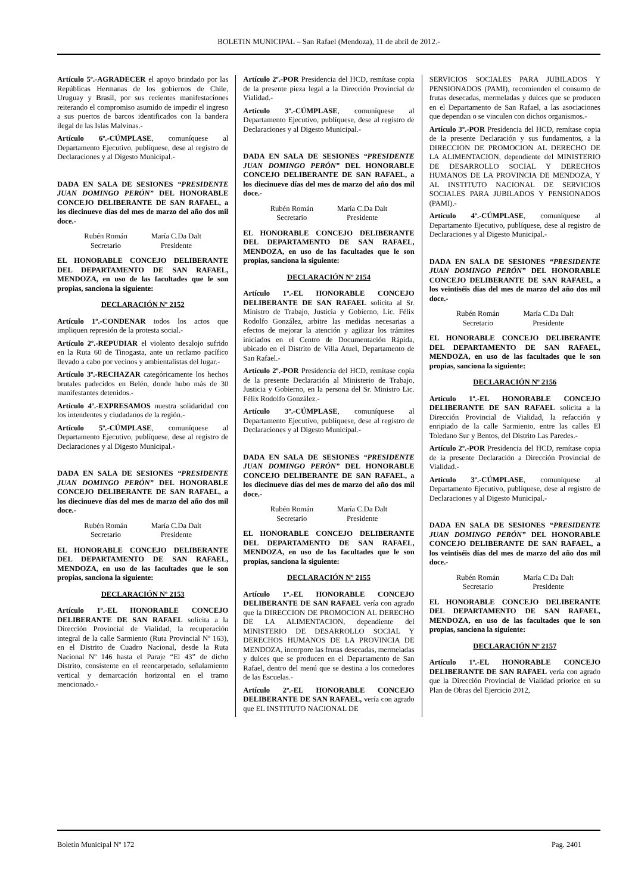BOLETIN MUNICIPAL – San Rafael (Mendoza), 11 de abril de 2012.-
Artículo 5º.-AGRADECER el apoyo brindado por las Repúblicas Hermanas de los gobiernos de Chile, Uruguay y Brasil, por sus recientes manifestaciones reiterando el compromiso asumido de impedir el ingreso a sus puertos de barcos identificados con la bandera ilegal de las Islas Malvinas.-
Artículo 6º.-CÚMPLASE, comuníquese al Departamento Ejecutivo, publíquese, dese al registro de Declaraciones y al Digesto Municipal.-
DADA EN SALA DE SESIONES “PRESIDENTE JUAN DOMINGO PERÓN” DEL HONORABLE CONCEJO DELIBERANTE DE SAN RAFAEL, a los diecinueve días del mes de marzo del año dos mil doce.-
Rubén Román
Secretario
María C.Da Dalt
Presidente
EL HONORABLE CONCEJO DELIBERANTE DEL DEPARTAMENTO DE SAN RAFAEL, MENDOZA, en uso de las facultades que le son propias, sanciona la siguiente:
DECLARACIÓN Nº 2152
Artículo 1º.-CONDENAR todos los actos que impliquen represión de la protesta social.-
Artículo 2º.-REPUDIAR el violento desalojo sufrido en la Ruta 60 de Tinogasta, ante un reclamo pacífico llevado a cabo por vecinos y ambientalistas del lugar.-
Artículo 3º.-RECHAZAR categóricamente los hechos brutales padecidos en Belén, donde hubo más de 30 manifestantes detenidos.-
Artículo 4º.-EXPRESAMOS nuestra solidaridad con los intendentes y ciudadanos de la región.-
Artículo 5º.-CÚMPLASE, comuníquese al Departamento Ejecutivo, publíquese, dese al registro de Declaraciones y al Digesto Municipal.-
DADA EN SALA DE SESIONES “PRESIDENTE JUAN DOMINGO PERÓN” DEL HONORABLE CONCEJO DELIBERANTE DE SAN RAFAEL, a los diecinueve días del mes de marzo del año dos mil doce.-
Rubén Román
Secretario
María C.Da Dalt
Presidente
EL HONORABLE CONCEJO DELIBERANTE DEL DEPARTAMENTO DE SAN RAFAEL, MENDOZA, en uso de las facultades que le son propias, sanciona la siguiente:
DECLARACIÓN Nº 2153
Artículo 1º.-EL HONORABLE CONCEJO DELIBERANTE DE SAN RAFAEL solicita a la Dirección Provincial de Vialidad, la recuperación integral de la calle Sarmiento (Ruta Provincial Nº 163), en el Distrito de Cuadro Nacional, desde la Ruta Nacional Nº 146 hasta el Paraje “El 43” de dicho Distrito, consistente en el reencarpetado, señalamiento vertical y demarcación horizontal en el tramo mencionado.-
Artículo 2º.-POR Presidencia del HCD, remítase copia de la presente pieza legal a la Dirección Provincial de Vialidad.-
Artículo 3º.-CÚMPLASE, comuníquese al Departamento Ejecutivo, publíquese, dese al registro de Declaraciones y al Digesto Municipal.-
DADA EN SALA DE SESIONES “PRESIDENTE JUAN DOMINGO PERÓN” DEL HONORABLE CONCEJO DELIBERANTE DE SAN RAFAEL, a los diecinueve días del mes de marzo del año dos mil doce.-
Rubén Román
Secretario
María C.Da Dalt
Presidente
EL HONORABLE CONCEJO DELIBERANTE DEL DEPARTAMENTO DE SAN RAFAEL, MENDOZA, en uso de las facultades que le son propias, sanciona la siguiente:
DECLARACIÓN Nº 2154
Artículo 1º.-EL HONORABLE CONCEJO DELIBERANTE DE SAN RAFAEL solicita al Sr. Ministro de Trabajo, Justicia y Gobierno, Lic. Félix Rodolfo González, arbitre las medidas necesarias a efectos de mejorar la atención y agilizar los trámites iniciados en el Centro de Documentación Rápida, ubicado en el Distrito de Villa Atuel, Departamento de San Rafael.-
Artículo 2º.-POR Presidencia del HCD, remítase copia de la presente Declaración al Ministerio de Trabajo, Justicia y Gobierno, en la persona del Sr. Ministro Lic. Félix Rodolfo González.-
Artículo 3º.-CÚMPLASE, comuníquese al Departamento Ejecutivo, publíquese, dese al registro de Declaraciones y al Digesto Municipal.-
DADA EN SALA DE SESIONES “PRESIDENTE JUAN DOMINGO PERÓN” DEL HONORABLE CONCEJO DELIBERANTE DE SAN RAFAEL, a los diecinueve días del mes de marzo del año dos mil doce.-
Rubén Román
Secretario
María C.Da Dalt
Presidente
EL HONORABLE CONCEJO DELIBERANTE DEL DEPARTAMENTO DE SAN RAFAEL, MENDOZA, en uso de las facultades que le son propias, sanciona la siguiente:
DECLARACIÓN Nº 2155
Artículo 1º.-EL HONORABLE CONCEJO DELIBERANTE DE SAN RAFAEL vería con agrado que la DIRECCION DE PROMOCION AL DERECHO DE LA ALIMENTACION, dependiente del MINISTERIO DE DESARROLLO SOCIAL Y DERECHOS HUMANOS DE LA PROVINCIA DE MENDOZA, incorpore las frutas desecadas, mermeladas y dulces que se producen en el Departamento de San Rafael, dentro del menú que se destina a los comedores de las Escuelas.-
Artículo 2º.-EL HONORABLE CONCEJO DELIBERANTE DE SAN RAFAEL, vería con agrado que EL INSTITUTO NACIONAL DE
SERVICIOS SOCIALES PARA JUBILADOS Y PENSIONADOS (PAMI), recomienden el consumo de frutas desecadas, mermeladas y dulces que se producen en el Departamento de San Rafael, a las asociaciones que dependan o se vinculen con dichos organismos.-
Artículo 3º.-POR Presidencia del HCD, remítase copia de la presente Declaración y sus fundamentos, a la DIRECCION DE PROMOCION AL DERECHO DE LA ALIMENTACION, dependiente del MINISTERIO DE DESARROLLO SOCIAL Y DERECHOS HUMANOS DE LA PROVINCIA DE MENDOZA, Y AL INSTITUTO NACIONAL DE SERVICIOS SOCIALES PARA JUBILADOS Y PENSIONADOS (PAMI).-
Artículo 4º.-CÚMPLASE, comuníquese al Departamento Ejecutivo, publíquese, dese al registro de Declaraciones y al Digesto Municipal.-
DADA EN SALA DE SESIONES “PRESIDENTE JUAN DOMINGO PERÓN” DEL HONORABLE CONCEJO DELIBERANTE DE SAN RAFAEL, a los veintiséis días del mes de marzo del año dos mil doce.-
Rubén Román
Secretario
María C.Da Dalt
Presidente
EL HONORABLE CONCEJO DELIBERANTE DEL DEPARTAMENTO DE SAN RAFAEL, MENDOZA, en uso de las facultades que le son propias, sanciona la siguiente:
DECLARACIÓN Nº 2156
Artículo 1º.-EL HONORABLE CONCEJO DELIBERANTE DE SAN RAFAEL solicita a la Dirección Provincial de Vialidad, la refacción y enripiado de la calle Sarmiento, entre las calles El Toledano Sur y Bentos, del Distrito Las Paredes.-
Artículo 2º.-POR Presidencia del HCD, remítase copia de la presente Declaración a Dirección Provincial de Vialidad.-
Artículo 3º.-CÚMPLASE, comuníquese al Departamento Ejecutivo, publíquese, dese al registro de Declaraciones y al Digesto Municipal.-
DADA EN SALA DE SESIONES “PRESIDENTE JUAN DOMINGO PERÓN” DEL HONORABLE CONCEJO DELIBERANTE DE SAN RAFAEL, a los veintiséis días del mes de marzo del año dos mil doce.-
Rubén Román
Secretario
María C.Da Dalt
Presidente
EL HONORABLE CONCEJO DELIBERANTE DEL DEPARTAMENTO DE SAN RAFAEL, MENDOZA, en uso de las facultades que le son propias, sanciona la siguiente:
DECLARACIÓN Nº 2157
Artículo 1º.-EL HONORABLE CONCEJO DELIBERANTE DE SAN RAFAEL vería con agrado que la Dirección Provincial de Vialidad priorice en su Plan de Obras del Ejercicio 2012,
Boletín Municipal Nº 172 Pag. 2401